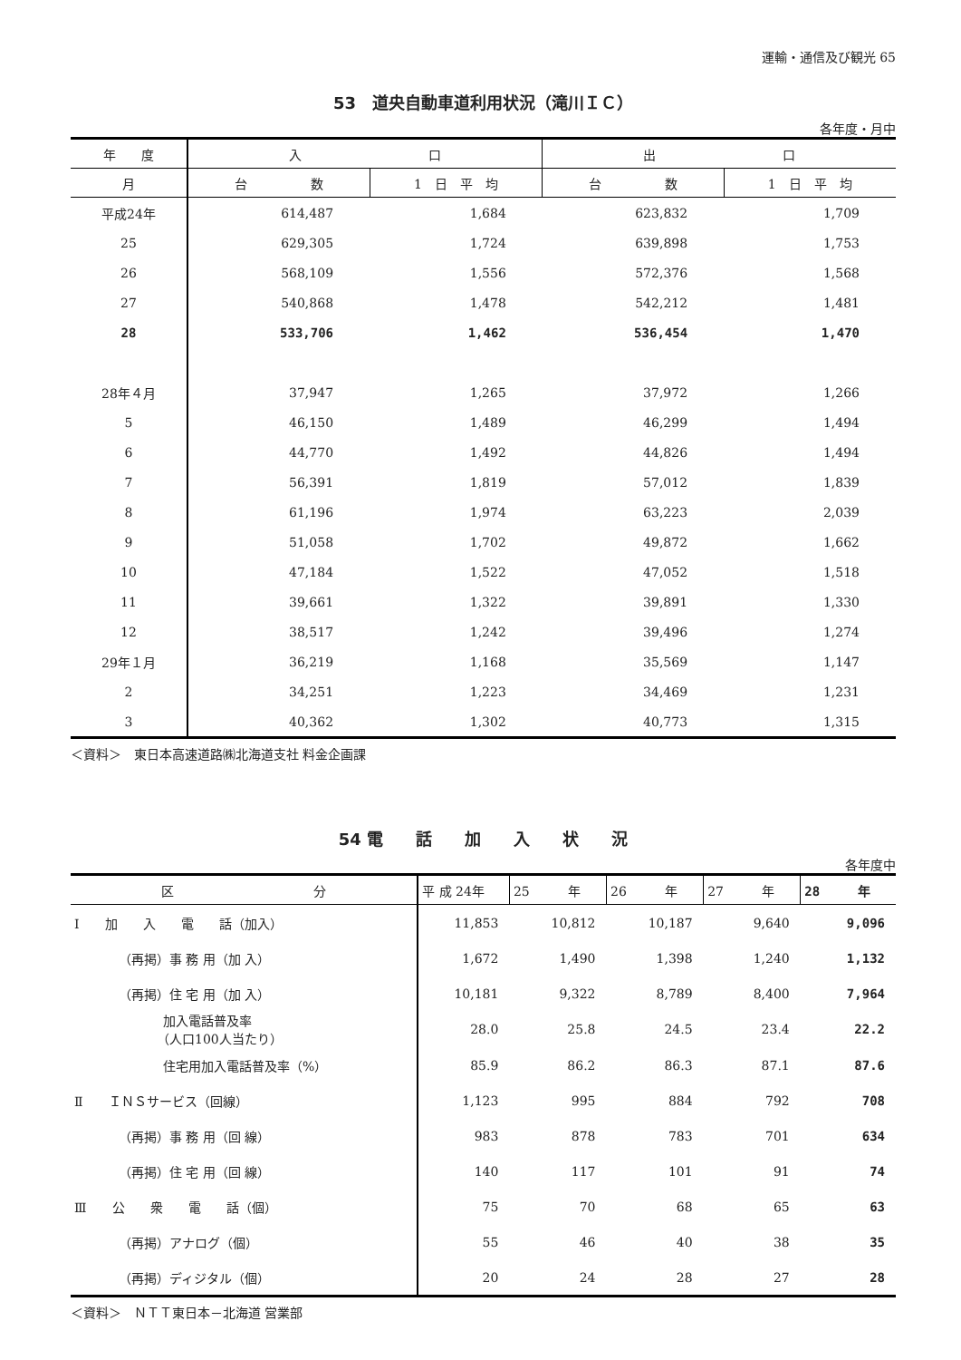運輸・通信及び観光 65
53　道央自動車道利用状況（滝川ＩＣ）
各年度・月中
| 年 度 | 入 口 | | 出 口 | |
| --- | --- | --- | --- | --- |
| 月 | 台 数 | 1 日 平 均 | 台 数 | 1 日 平 均 |
| 平成24年 | 614,487 | 1,684 | 623,832 | 1,709 |
| 25 | 629,305 | 1,724 | 639,898 | 1,753 |
| 26 | 568,109 | 1,556 | 572,376 | 1,568 |
| 27 | 540,868 | 1,478 | 542,212 | 1,481 |
| 28 | 533,706 | 1,462 | 536,454 | 1,470 |
| 28年４月 | 37,947 | 1,265 | 37,972 | 1,266 |
| 5 | 46,150 | 1,489 | 46,299 | 1,494 |
| 6 | 44,770 | 1,492 | 44,826 | 1,494 |
| 7 | 56,391 | 1,819 | 57,012 | 1,839 |
| 8 | 61,196 | 1,974 | 63,223 | 2,039 |
| 9 | 51,058 | 1,702 | 49,872 | 1,662 |
| 10 | 47,184 | 1,522 | 47,052 | 1,518 |
| 11 | 39,661 | 1,322 | 39,891 | 1,330 |
| 12 | 38,517 | 1,242 | 39,496 | 1,274 |
| 29年１月 | 36,219 | 1,168 | 35,569 | 1,147 |
| 2 | 34,251 | 1,223 | 34,469 | 1,231 |
| 3 | 40,362 | 1,302 | 40,773 | 1,315 |
＜資料＞　東日本高速道路㈱北海道支社 料金企画課
54 電　　話　　加　　入　　状　　況
各年度中
| 区 分 | 平 成 24年 | 25 年 | 26 年 | 27 年 | 28 年 |
| --- | --- | --- | --- | --- | --- |
| Ⅰ 加 入 電 話（加入） | 11,853 | 10,812 | 10,187 | 9,640 | 9,096 |
| （再掲）事 務 用（加 入） | 1,672 | 1,490 | 1,398 | 1,240 | 1,132 |
| （再掲）住 宅 用（加 入） | 10,181 | 9,322 | 8,789 | 8,400 | 7,964 |
| 加入電話普及率 （人口100人当たり） | 28.0 | 25.8 | 24.5 | 23.4 | 22.2 |
| 住宅用加入電話普及率（%） | 85.9 | 86.2 | 86.3 | 87.1 | 87.6 |
| Ⅱ ＩＮＳサービス（回線） | 1,123 | 995 | 884 | 792 | 708 |
| （再掲）事 務 用（回 線） | 983 | 878 | 783 | 701 | 634 |
| （再掲）住 宅 用（回 線） | 140 | 117 | 101 | 91 | 74 |
| Ⅲ 公 衆 電 話（個） | 75 | 70 | 68 | 65 | 63 |
| （再掲）アナログ（個） | 55 | 46 | 40 | 38 | 35 |
| （再掲）ディジタル（個） | 20 | 24 | 28 | 27 | 28 |
＜資料＞　ＮＴＴ東日本－北海道 営業部